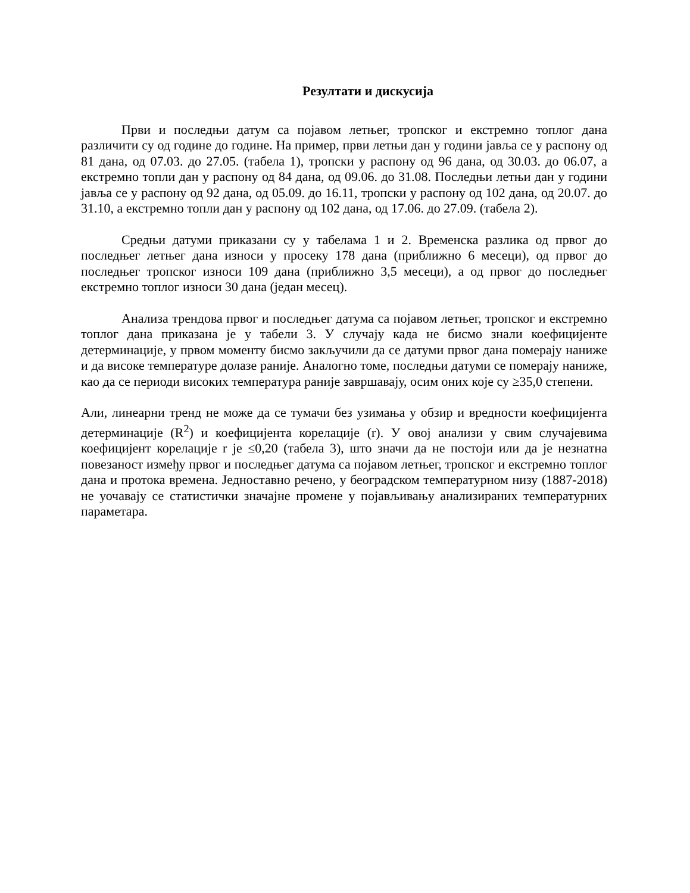Резултати и дискусија
Први и последњи датум са појавом летњег, тропског и екстремно топлог дана различити су од године до године. На пример, први летњи дан у години јавља се у распону од 81 дана, од 07.03. до 27.05. (табела 1), тропски у распону од 96 дана, од 30.03. до 06.07, а екстремно топли дан у распону од 84 дана, од 09.06. до 31.08. Последњи летњи дан у години јавља се у распону од 92 дана, од 05.09. до 16.11, тропски у распону од 102 дана, од 20.07. до 31.10, а екстремно топли дан у распону од 102 дана, од 17.06. до 27.09. (табела 2).
Средњи датуми приказани су у табелама 1 и 2. Временска разлика од првог до последњег летњег дана износи у просеку 178 дана (приближно 6 месеци), од првог до последњег тропског износи 109 дана (приближно 3,5 месеци), а од првог до последњег екстремно топлог износи 30 дана (један месец).
Анализа трендова првог и последњег датума са појавом летњег, тропског и екстремно топлог дана приказана је у табели 3. У случају када не бисмо знали коефицијенте детерминације, у првом моменту бисмо закључили да се датуми првог дана померају наниже и да високе температуре долазе раније. Аналогно томе, последњи датуми се померају наниже, као да се периоди високих температура раније завршавају, осим оних које су ≥35,0 степени.
Али, линеарни тренд не може да се тумачи без узимања у обзир и вредности коефицијента детерминације (R<sup>2</sup>) и коефицијента корелације (r). У овој анализи у свим случајевима коефицијент корелације r је ≤0,20 (табела 3), што значи да не постоји или да је незнатна повезаност између првог и последњег датума са појавом летњег, тропског и екстремно топлог дана и протока времена. Једноставно речено, у београдском температурном низу (1887-2018) не уочавају се статистички значајне промене у појављивању анализираних температурних параметара.